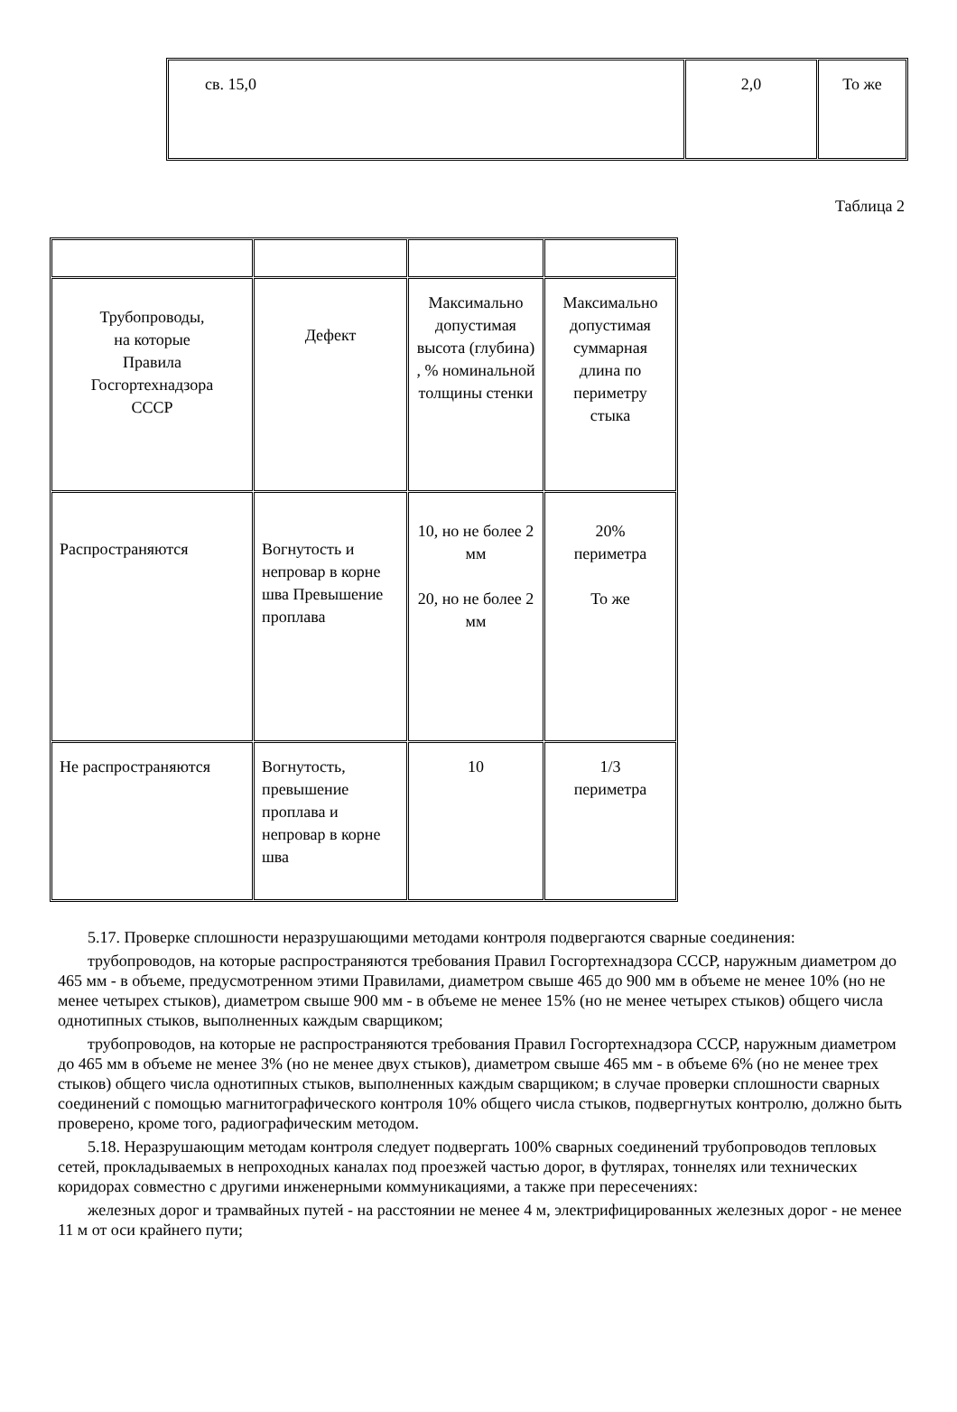| св. 15,0 | 2,0 | То же |
Таблица 2
| Трубопроводы, на которые Правила Госгортехнадзора СССР | Дефект | Максимально допустимая высота (глубина) , % номинальной толщины стенки | Максимально допустимая суммарная длина по периметру стыка |
| Распространяются | Вогнутость и непровар в корне шва Превышение проплава | 10, но не более 2 мм 20, но не более 2 мм | 20% периметра То же |
| Не распространяются | Вогнутость, превышение проплава и непровар в корне шва | 10 | 1/3 периметра |
5.17. Проверке сплошности неразрушающими методами контроля подвергаются сварные соединения:
трубопроводов, на которые распространяются требования Правил Госгортехнадзора СССР, наружным диаметром до 465 мм - в объеме, предусмотренном этими Правилами, диаметром свыше 465 до 900 мм в объеме не менее 10% (но не менее четырех стыков), диаметром свыше 900 мм - в объеме не менее 15% (но не менее четырех стыков) общего числа однотипных стыков, выполненных каждым сварщиком;
трубопроводов, на которые не распространяются требования Правил Госгортехнадзора СССР, наружным диаметром до 465 мм в объеме не менее 3% (но не менее двух стыков), диаметром свыше 465 мм - в объеме 6% (но не менее трех стыков) общего числа однотипных стыков, выполненных каждым сварщиком; в случае проверки сплошности сварных соединений с помощью магнитографического контроля 10% общего числа стыков, подвергнутых контролю, должно быть проверено, кроме того, радиографическим методом.
5.18. Неразрушающим методам контроля следует подвергать 100% сварных соединений трубопроводов тепловых сетей, прокладываемых в непроходных каналах под проезжей частью дорог, в футлярах, тоннелях или технических коридорах совместно с другими инженерными коммуникациями, а также при пересечениях:
железных дорог и трамвайных путей - на расстоянии не менее 4 м, электрифицированных железных дорог - не менее 11 м от оси крайнего пути;